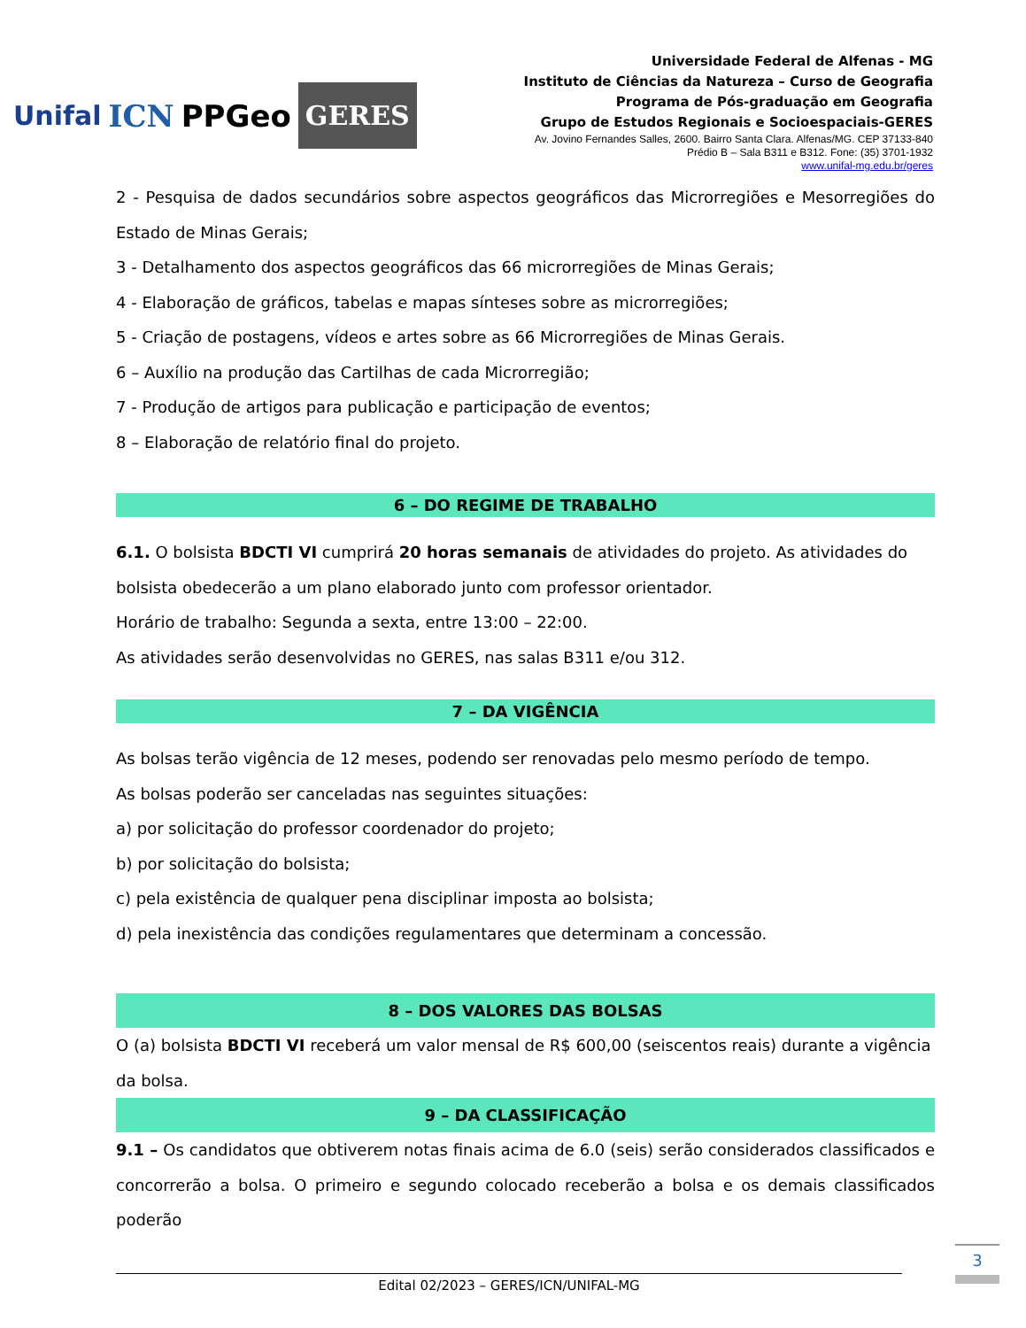Unifal ICN PPGeo GERES
Universidade Federal de Alfenas - MG
Instituto de Ciências da Natureza – Curso de Geografia
Programa de Pós-graduação em Geografia
Grupo de Estudos Regionais e Socioespaciais-GERES
Av. Jovino Fernandes Salles, 2600. Bairro Santa Clara. Alfenas/MG. CEP 37133-840
Prédio B – Sala B311 e B312. Fone: (35) 3701-1932
www.unifal-mg.edu.br/geres
2 - Pesquisa de dados secundários sobre aspectos geográficos das Microrregiões e Mesorregiões do Estado de Minas Gerais;
3 - Detalhamento dos aspectos geográficos das 66 microrregiões de Minas Gerais;
4 - Elaboração de gráficos, tabelas e mapas sínteses sobre as microrregiões;
5 - Criação de postagens, vídeos e artes sobre as 66 Microrregiões de Minas Gerais.
6 – Auxílio na produção das Cartilhas de cada Microrregião;
7 - Produção de artigos para publicação e participação de eventos;
8 – Elaboração de relatório final do projeto.
6 – DO REGIME DE TRABALHO
6.1. O bolsista BDCTI VI cumprirá 20 horas semanais de atividades do projeto. As atividades do bolsista obedecerão a um plano elaborado junto com professor orientador.
Horário de trabalho: Segunda a sexta, entre 13:00 – 22:00.
As atividades serão desenvolvidas no GERES, nas salas B311 e/ou 312.
7 – DA VIGÊNCIA
As bolsas terão vigência de 12 meses, podendo ser renovadas pelo mesmo período de tempo.
As bolsas poderão ser canceladas nas seguintes situações:
a) por solicitação do professor coordenador do projeto;
b) por solicitação do bolsista;
c) pela existência de qualquer pena disciplinar imposta ao bolsista;
d) pela inexistência das condições regulamentares que determinam a concessão.
8 – DOS VALORES DAS BOLSAS
O (a) bolsista BDCTI VI receberá um valor mensal de R$ 600,00 (seiscentos reais) durante a vigência da bolsa.
9 – DA CLASSIFICAÇÃO
9.1 – Os candidatos que obtiverem notas finais acima de 6.0 (seis) serão considerados classificados e concorrerão a bolsa. O primeiro e segundo colocado receberão a bolsa e os demais classificados poderão
Edital 02/2023 – GERES/ICN/UNIFAL-MG
3